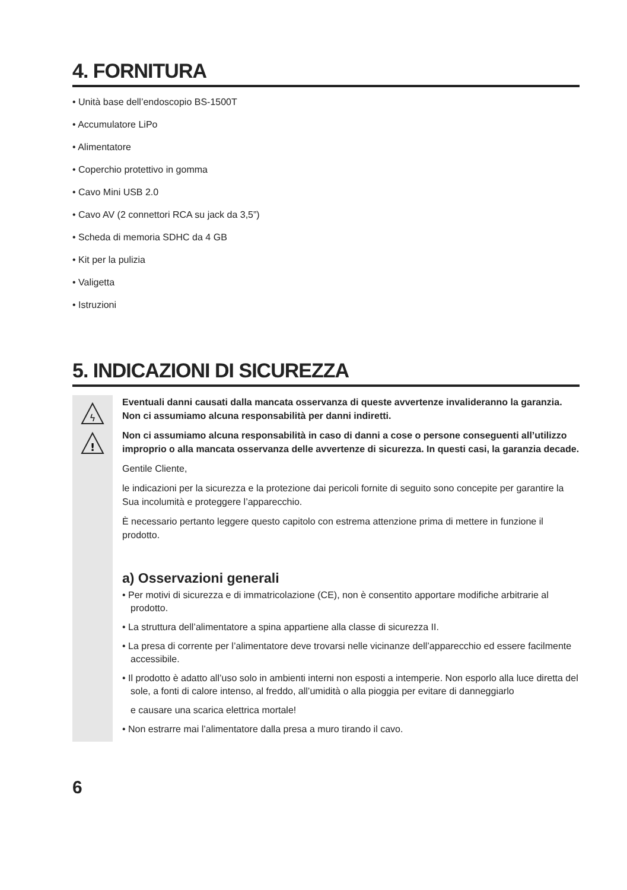4. FORNITURA
• Unità base dell’endoscopio BS-1500T
• Accumulatore LiPo
• Alimentatore
• Coperchio protettivo in gomma
• Cavo Mini USB 2.0
• Cavo AV (2 connettori RCA su jack da 3,5”)
• Scheda di memoria SDHC da 4 GB
• Kit per la pulizia
• Valigetta
• Istruzioni
5. INDICAZIONI DI SICUREZZA
ϟ
!
Eventuali danni causati dalla mancata osservanza di queste avvertenze invalideranno la garanzia. Non ci assumiamo alcuna responsabilità per danni indiretti.
Non ci assumiamo alcuna responsabilità in caso di danni a cose o persone conseguenti all’utiliz­zo improprio o alla mancata osservanza delle avvertenze di sicurezza. In questi casi, la garanzia decade.
Gentile Cliente,
le indicazioni per la sicurezza e la protezione dai pericoli fornite di seguito sono concepite per garantire la Sua incolumità e proteggere l’apparecchio.
È necessario pertanto leggere questo capitolo con estrema attenzione prima di mettere in funzione il prodotto.
a) Osservazioni generali
• Per motivi di sicurezza e di immatricolazione (CE), non è consentito apportare modifiche arbitrarie al prodotto.
• La struttura dell’alimentatore a spina appartiene alla classe di sicurezza II.
• La presa di corrente per l’alimentatore deve trovarsi nelle vicinanze dell’apparecchio ed essere facil­mente accessibile.
• Il prodotto è adatto all’uso solo in ambienti interni non esposti a intemperie. Non esporlo alla luce diretta del sole, a fonti di calore intenso, al freddo, all’umidità o alla pioggia per evitare di danneggiarlo
e causare una scarica elettrica mortale!
• Non estrarre mai l’alimentatore dalla presa a muro tirando il cavo.
6